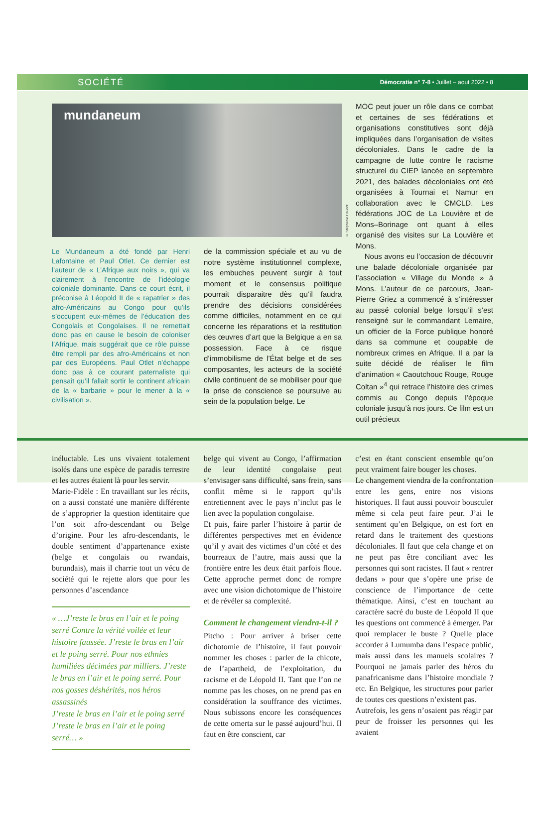SOCIÉTÉ Démocratie n° 7-8 • Juillet – aout 2022 • 8
mundaneum
© Stéphanie Baudot
Le Mundaneum a été fondé par Henri Lafontaine et Paul Otlet. Ce dernier est l’auteur de « L’Afrique aux noirs », qui va clairement à l’encontre de l’idéologie coloniale dominante. Dans ce court écrit, il préconise à Léopold II de « rapatrier » des afro-Américains au Congo pour qu’ils s’occupent eux-mêmes de l’éducation des Congolais et Congolaises. Il ne remettait donc pas en cause le besoin de coloniser l’Afrique, mais suggérait que ce rôle puisse être rempli par des afro-Américains et non par des Européens. Paul Otlet n’échappe donc pas à ce courant paternaliste qui pensait qu’il fallait sortir le continent africain de la « barbarie » pour le mener à la « civilisation ».
de la commission spéciale et au vu de notre système institutionnel complexe, les embuches peuvent surgir à tout moment et le consensus politique pourrait disparaitre dès qu’il faudra prendre des décisions considérées comme difficiles, notamment en ce qui concerne les réparations et la restitution des œuvres d’art que la Belgique a en sa possession. Face à ce risque d’immobilisme de l’État belge et de ses composantes, les acteurs de la société civile continuent de se mobiliser pour que la prise de conscience se poursuive au sein de la population belge. Le
MOC peut jouer un rôle dans ce combat et certaines de ses fédérations et organisations constitutives sont déjà impliquées dans l’organisation de visites décoloniales. Dans le cadre de la campagne de lutte contre le racisme structurel du CIEP lancée en septembre 2021, des balades décoloniales ont été organisées à Tournai et Namur en collaboration avec le CMCLD. Les fédérations JOC de La Louvière et de Mons–Borinage ont quant à elles organisé des visites sur La Louvière et Mons.
Nous avons eu l’occasion de découvrir une balade décoloniale organisée par l’association « Village du Monde » à Mons. L’auteur de ce parcours, Jean-Pierre Griez a commencé à s’intéresser au passé colonial belge lorsqu’il s’est renseigné sur le commandant Lemaire, un officier de la Force publique honoré dans sa commune et coupable de nombreux crimes en Afrique. Il a par la suite décidé de réaliser le film d’animation « Caoutchouc Rouge, Rouge Coltan »<sup>4</sup> qui retrace l’histoire des crimes commis au Congo depuis l’époque coloniale jusqu’à nos jours. Ce film est un outil précieux
inéluctable. Les uns vivaient totalement isolés dans une espèce de paradis terrestre et les autres étaient là pour les servir.
Marie-Fidèle : En travaillant sur les récits, on a aussi constaté une manière différente de s’approprier la question identitaire que l’on soit afro-descendant ou Belge d’origine. Pour les afro-descendants, le double sentiment d’appartenance existe (belge et congolais ou rwandais, burundais), mais il charrie tout un vécu de société qui le rejette alors que pour les personnes d’ascendance
« …J’reste le bras en l’air et le poing serré Contre la vérité voilée et leur histoire faussée. J’reste le bras en l’air et le poing serré. Pour nos ethnies humiliées décimées par milliers. J’reste le bras en l’air et le poing serré. Pour nos gosses déshérités, nos héros assassinés
J’reste le bras en l’air et le poing serré
J’reste le bras en l’air et le poing serré… »
belge qui vivent au Congo, l’affirmation de leur identité congolaise peut s’envisager sans difficulté, sans frein, sans conflit même si le rapport qu’ils entretiennent avec le pays n’inclut pas le lien avec la population congolaise.
Et puis, faire parler l’histoire à partir de différentes perspectives met en évidence qu’il y avait des victimes d’un côté et des bourreaux de l’autre, mais aussi que la frontière entre les deux était parfois floue. Cette approche permet donc de rompre avec une vision dichotomique de l’histoire et de révéler sa complexité.
Comment le changement viendra-t-il ?
Pitcho : Pour arriver à briser cette dichotomie de l’histoire, il faut pouvoir nommer les choses : parler de la chicote, de l’apartheid, de l’exploitation, du racisme et de Léopold II. Tant que l’on ne nomme pas les choses, on ne prend pas en considération la souffrance des victimes. Nous subissons encore les conséquences de cette omerta sur le passé aujourd’hui. Il faut en être conscient, car
c’est en étant conscient ensemble qu’on peut vraiment faire bouger les choses.
Le changement viendra de la confrontation entre les gens, entre nos visions historiques. Il faut aussi pouvoir bousculer même si cela peut faire peur. J’ai le sentiment qu’en Belgique, on est fort en retard dans le traitement des questions décoloniales. Il faut que cela change et on ne peut pas être conciliant avec les personnes qui sont racistes. Il faut « rentrer dedans » pour que s’opère une prise de conscience de l’importance de cette thématique. Ainsi, c’est en touchant au caractère sacré du buste de Léopold II que les questions ont commencé à émerger. Par quoi remplacer le buste ? Quelle place accorder à Lumumba dans l’espace public, mais aussi dans les manuels scolaires ? Pourquoi ne jamais parler des héros du panafricanisme dans l’histoire mondiale ? etc. En Belgique, les structures pour parler de toutes ces questions n’existent pas.
Autrefois, les gens n’osaient pas réagir par peur de froisser les personnes qui les avaient